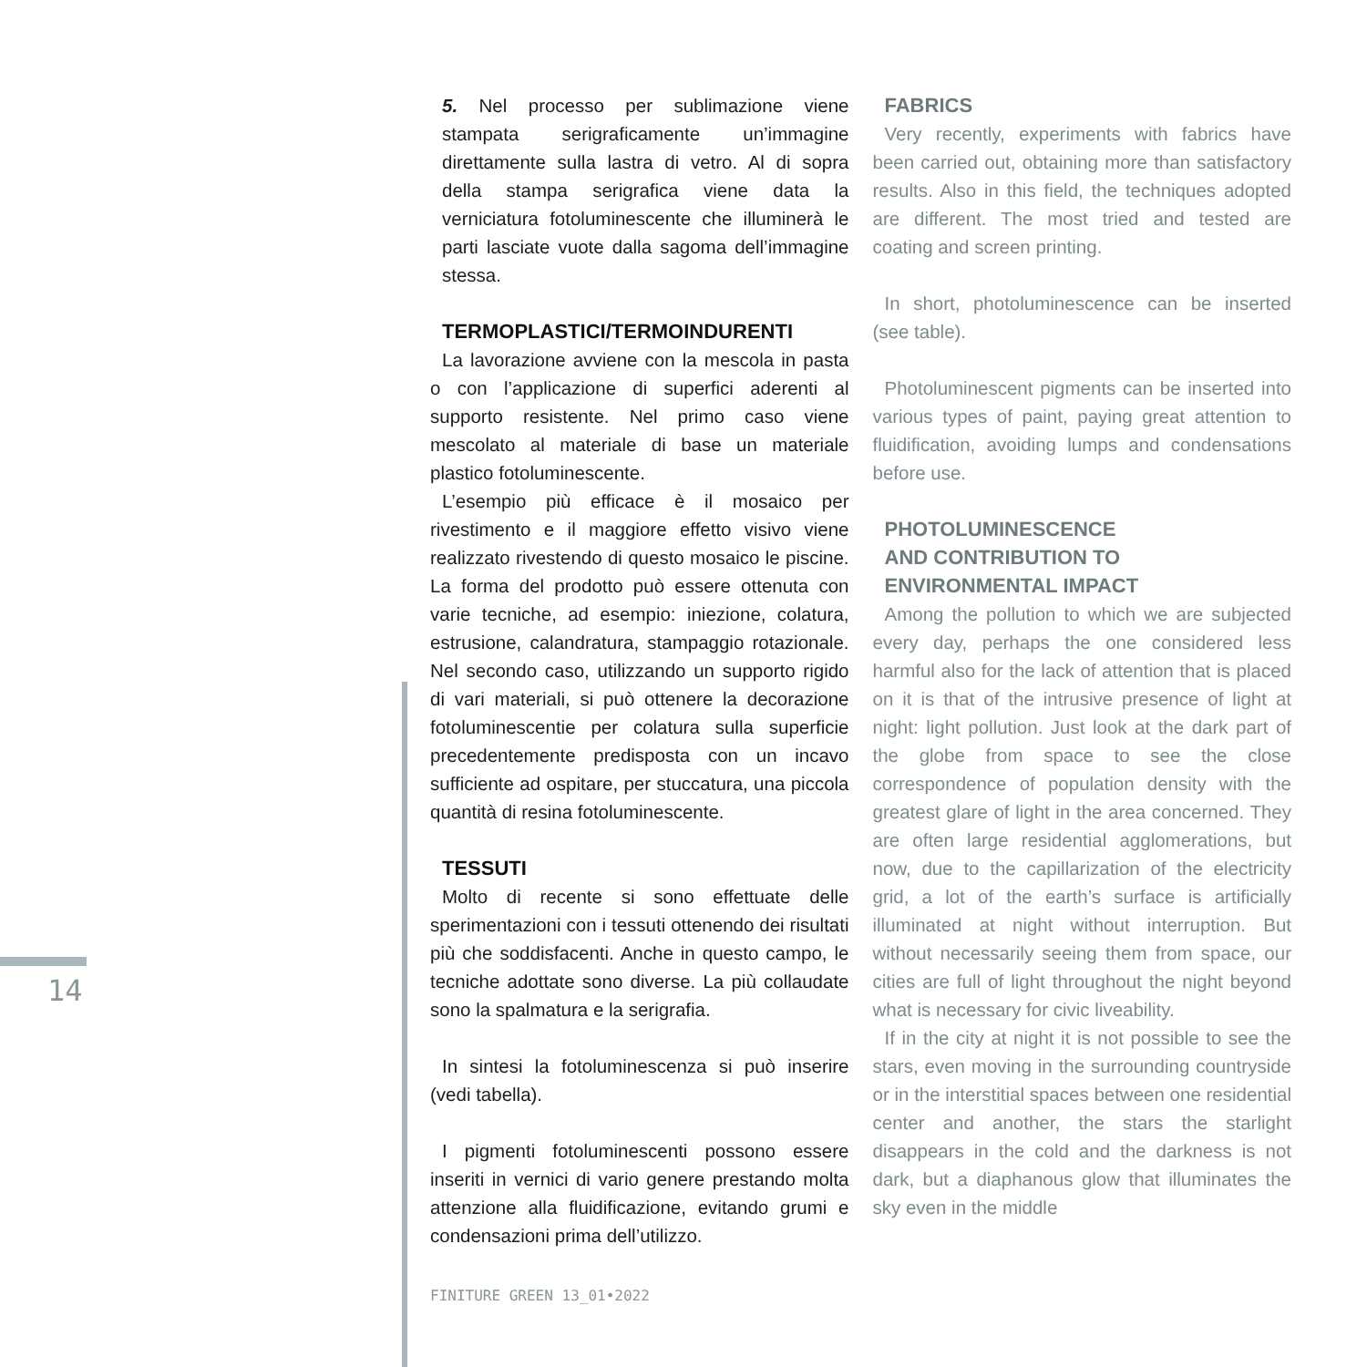14
5. Nel processo per sublimazione viene stampata serigraficamente un’immagine direttamente sulla lastra di vetro. Al di sopra della stampa serigrafica viene data la verniciatura fotoluminescente che illuminerà le parti lasciate vuote dalla sagoma dell’immagine stessa.
TERMOPLASTICI/TERMOINDURENTI
La lavorazione avviene con la mescola in pasta o con l’applicazione di superfici aderenti al supporto resistente. Nel primo caso viene mescolato al materiale di base un materiale plastico fotoluminescente.
L’esempio più efficace è il mosaico per rivestimento e il maggiore effetto visivo viene realizzato rivestendo di questo mosaico le piscine. La forma del prodotto può essere ottenuta con varie tecniche, ad esempio: iniezione, colatura, estrusione, calandratura, stampaggio rotazionale. Nel secondo caso, utilizzando un supporto rigido di vari materiali, si può ottenere la decorazione fotoluminescentie per colatura sulla superficie precedentemente predisposta con un incavo sufficiente ad ospitare, per stuccatura, una piccola quantità di resina fotoluminescente.
TESSUTI
Molto di recente si sono effettuate delle sperimentazioni con i tessuti ottenendo dei risultati più che soddisfacenti. Anche in questo campo, le tecniche adottate sono diverse. La più collaudate sono la spalmatura e la serigrafia.
In sintesi la fotoluminescenza si può inserire (vedi tabella).
I pigmenti fotoluminescenti possono essere inseriti in vernici di vario genere prestando molta attenzione alla fluidificazione, evitando grumi e condensazioni prima dell’utilizzo.
FINITURE GREEN 13_01•2022
FABRICS
Very recently, experiments with fabrics have been carried out, obtaining more than satisfactory results. Also in this field, the techniques adopted are different. The most tried and tested are coating and screen printing.
In short, photoluminescence can be inserted (see table).
Photoluminescent pigments can be inserted into various types of paint, paying great attention to fluidification, avoiding lumps and condensations before use.
PHOTOLUMINESCENCE
AND CONTRIBUTION TO
ENVIRONMENTAL IMPACT
Among the pollution to which we are subjected every day, perhaps the one considered less harmful also for the lack of attention that is placed on it is that of the intrusive presence of light at night: light pollution. Just look at the dark part of the globe from space to see the close correspondence of population density with the greatest glare of light in the area concerned. They are often large residential agglomerations, but now, due to the capillarization of the electricity grid, a lot of the earth’s surface is artificially illuminated at night without interruption. But without necessarily seeing them from space, our cities are full of light throughout the night beyond what is necessary for civic liveability.
If in the city at night it is not possible to see the stars, even moving in the surrounding countryside or in the interstitial spaces between one residential center and another, the stars the starlight disappears in the cold and the darkness is not dark, but a diaphanous glow that illuminates the sky even in the middle